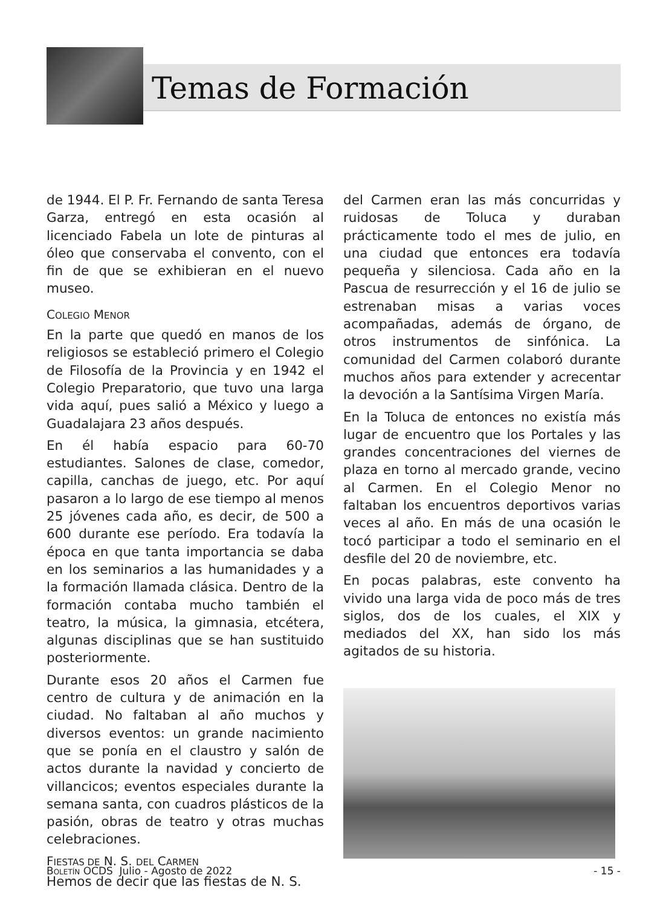Temas de Formación
de 1944. El P. Fr. Fernando de santa Teresa Garza, entregó en esta ocasión al licenciado Fabela un lote de pinturas al óleo que conservaba el convento, con el fin de que se exhibieran en el nuevo museo.
COLEGIO MENOR
En la parte que quedó en manos de los religiosos se estableció primero el Colegio de Filosofía de la Provincia y en 1942 el Colegio Preparatorio, que tuvo una larga vida aquí, pues salió a México y luego a Guadalajara 23 años después.
En él había espacio para 60-70 estudiantes. Salones de clase, comedor, capilla, canchas de juego, etc. Por aquí pasaron a lo largo de ese tiempo al menos 25 jóvenes cada año, es decir, de 500 a 600 durante ese período. Era todavía la época en que tanta importancia se daba en los seminarios a las humanidades y a la formación llamada clásica. Dentro de la formación contaba mucho también el teatro, la música, la gimnasia, etcétera, algunas disciplinas que se han sustituido posteriormente.
Durante esos 20 años el Carmen fue centro de cultura y de animación en la ciudad. No faltaban al año muchos y diversos eventos: un grande nacimiento que se ponía en el claustro y salón de actos durante la navidad y concierto de villancicos; eventos especiales durante la semana santa, con cuadros plásticos de la pasión, obras de teatro y otras muchas celebraciones.
FIESTAS DE N. S. DEL CARMEN
Hemos de decir que las fiestas de N. S.
del Carmen eran las más concurridas y ruidosas de Toluca y duraban prácticamente todo el mes de julio, en una ciudad que entonces era todavía pequeña y silenciosa. Cada año en la Pascua de resurrección y el 16 de julio se estrenaban misas a varias voces acompañadas, además de órgano, de otros instrumentos de sinfónica. La comunidad del Carmen colaboró durante muchos años para extender y acrecentar la devoción a la Santísima Virgen María.
En la Toluca de entonces no existía más lugar de encuentro que los Portales y las grandes concentraciones del viernes de plaza en torno al mercado grande, vecino al Carmen. En el Colegio Menor no faltaban los encuentros deportivos varias veces al año. En más de una ocasión le tocó participar a todo el seminario en el desfile del 20 de noviembre, etc.
En pocas palabras, este convento ha vivido una larga vida de poco más de tres siglos, dos de los cuales, el XIX y mediados del XX, han sido los más agitados de su historia.
BOLETÍN OCDS Julio - Agosto de 2022 - 15 -